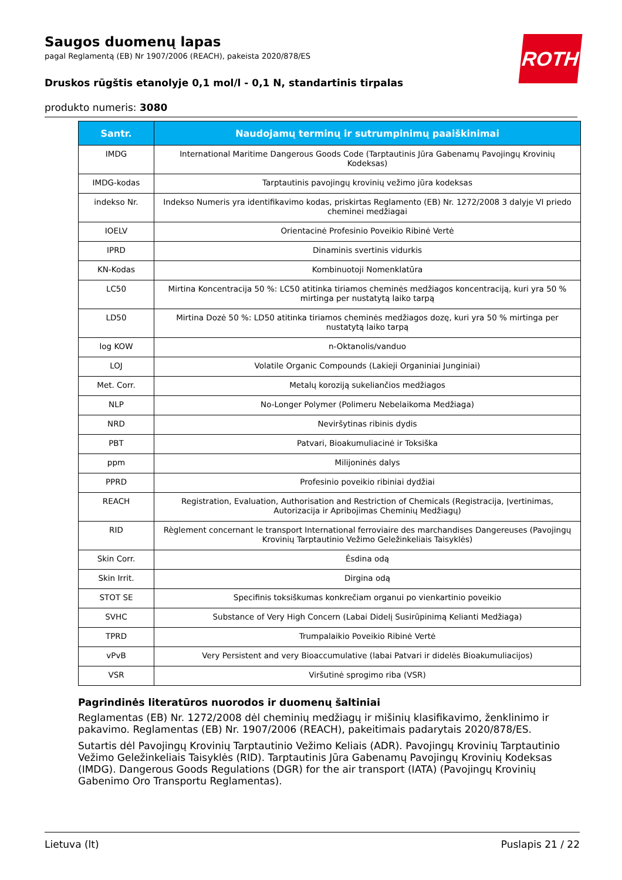ROTH
Saugos duomenų lapas
pagal Reglamentą (EB) Nr 1907/2006 (REACH), pakeista 2020/878/ES
Druskos rūgštis etanolyje 0,1 mol/l - 0,1 N, standartinis tirpalas
produkto numeris: 3080
| Santr. | Naudojamų terminų ir sutrumpinimų paaiškinimai |
| --- | --- |
| IMDG | International Maritime Dangerous Goods Code (Tarptautinis Jūra Gabenamų Pavojingų Krovinių Kodeksas) |
| IMDG-kodas | Tarptautinis pavojingų krovinių vežimo jūra kodeksas |
| indekso Nr. | Indekso Numeris yra identifikavimo kodas, priskirtas Reglamento (EB) Nr. 1272/2008 3 dalyje VI priedo cheminei medžiagai |
| IOELV | Orientacinė Profesinio Poveikio Ribinė Vertė |
| IPRD | Dinaminis svertinis vidurkis |
| KN-Kodas | Kombinuotoji Nomenklatūra |
| LC50 | Mirtina Koncentracija 50 %: LC50 atitinka tiriamos cheminės medžiagos koncentraciją, kuri yra 50 % mirtinga per nustatytą laiko tarpą |
| LD50 | Mirtina Dozė 50 %: LD50 atitinka tiriamos cheminės medžiagos dozę, kuri yra 50 % mirtinga per nustatytą laiko tarpą |
| log KOW | n-Oktanolis/vanduo |
| LOJ | Volatile Organic Compounds (Lakieji Organiniai Junginiai) |
| Met. Corr. | Metalų koroziją sukeliančios medžiagos |
| NLP | No-Longer Polymer (Polimeru Nebelaikoma Medžiaga) |
| NRD | Neviršytinas ribinis dydis |
| PBT | Patvari, Bioakumuliacinė ir Toksiška |
| ppm | Milijoninės dalys |
| PPRD | Profesinio poveikio ribiniai dydžiai |
| REACH | Registration, Evaluation, Authorisation and Restriction of Chemicals (Registracija, Įvertinimas, Autorizacija ir Apribojimas Cheminių Medžiagų) |
| RID | Règlement concernant le transport International ferroviaire des marchandises Dangereuses (Pavojingų Krovinių Tarptautinio Vežimo Geležinkeliais Taisyklės) |
| Skin Corr. | Ėsdina odą |
| Skin Irrit. | Dirgina odą |
| STOT SE | Specifinis toksiškumas konkrečiam organui po vienkartinio poveikio |
| SVHC | Substance of Very High Concern (Labai Didelį Susirūpinimą Kelianti Medžiaga) |
| TPRD | Trumpalaikio Poveikio Ribinė Vertė |
| vPvB | Very Persistent and very Bioaccumulative (labai Patvari ir didelės Bioakumuliacijos) |
| VSR | Viršutinė sprogimo riba (VSR) |
Pagrindinės literatūros nuorodos ir duomenų šaltiniai
Reglamentas (EB) Nr. 1272/2008 dėl cheminių medžiagų ir mišinių klasifikavimo, ženklinimo ir pakavimo. Reglamentas (EB) Nr. 1907/2006 (REACH), pakeitimais padarytais 2020/878/ES.
Sutartis dėl Pavojingų Krovinių Tarptautinio Vežimo Keliais (ADR). Pavojingų Krovinių Tarptautinio Vežimo Geležinkeliais Taisyklės (RID). Tarptautinis Jūra Gabenamų Pavojingų Krovinių Kodeksas (IMDG). Dangerous Goods Regulations (DGR) for the air transport (IATA) (Pavojingų Krovinių Gabenimo Oro Transportu Reglamentas).
Lietuva (lt) Puslapis 21 / 22